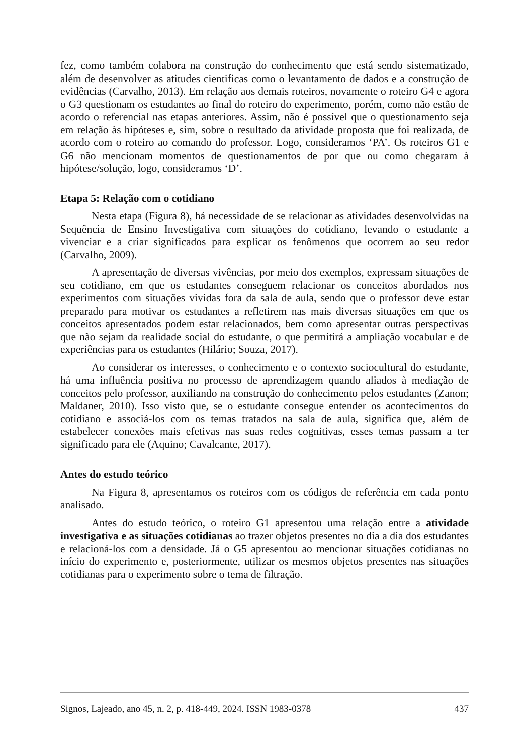fez, como também colabora na construção do conhecimento que está sendo sistematizado, além de desenvolver as atitudes cientificas como o levantamento de dados e a construção de evidências (Carvalho, 2013). Em relação aos demais roteiros, novamente o roteiro G4 e agora o G3 questionam os estudantes ao final do roteiro do experimento, porém, como não estão de acordo o referencial nas etapas anteriores. Assim, não é possível que o questionamento seja em relação às hipóteses e, sim, sobre o resultado da atividade proposta que foi realizada, de acordo com o roteiro ao comando do professor. Logo, consideramos ‘PA’. Os roteiros G1 e G6 não mencionam momentos de questionamentos de por que ou como chegaram à hipótese/solução, logo, consideramos ‘D’.
Etapa 5: Relação com o cotidiano
Nesta etapa (Figura 8), há necessidade de se relacionar as atividades desenvolvidas na Sequência de Ensino Investigativa com situações do cotidiano, levando o estudante a vivenciar e a criar significados para explicar os fenômenos que ocorrem ao seu redor (Carvalho, 2009).
A apresentação de diversas vivências, por meio dos exemplos, expressam situações de seu cotidiano, em que os estudantes conseguem relacionar os conceitos abordados nos experimentos com situações vividas fora da sala de aula, sendo que o professor deve estar preparado para motivar os estudantes a refletirem nas mais diversas situações em que os conceitos apresentados podem estar relacionados, bem como apresentar outras perspectivas que não sejam da realidade social do estudante, o que permitirá a ampliação vocabular e de experiências para os estudantes (Hilário; Souza, 2017).
Ao considerar os interesses, o conhecimento e o contexto sociocultural do estudante, há uma influência positiva no processo de aprendizagem quando aliados à mediação de conceitos pelo professor, auxiliando na construção do conhecimento pelos estudantes (Zanon; Maldaner, 2010). Isso visto que, se o estudante consegue entender os acontecimentos do cotidiano e associá-los com os temas tratados na sala de aula, significa que, além de estabelecer conexões mais efetivas nas suas redes cognitivas, esses temas passam a ter significado para ele (Aquino; Cavalcante, 2017).
Antes do estudo teórico
Na Figura 8, apresentamos os roteiros com os códigos de referência em cada ponto analisado.
Antes do estudo teórico, o roteiro G1 apresentou uma relação entre a atividade investigativa e as situações cotidianas ao trazer objetos presentes no dia a dia dos estudantes e relacioná-los com a densidade. Já o G5 apresentou ao mencionar situações cotidianas no início do experimento e, posteriormente, utilizar os mesmos objetos presentes nas situações cotidianas para o experimento sobre o tema de filtração.
Signos, Lajeado, ano 45, n. 2, p. 418-449, 2024. ISSN 1983-0378 437